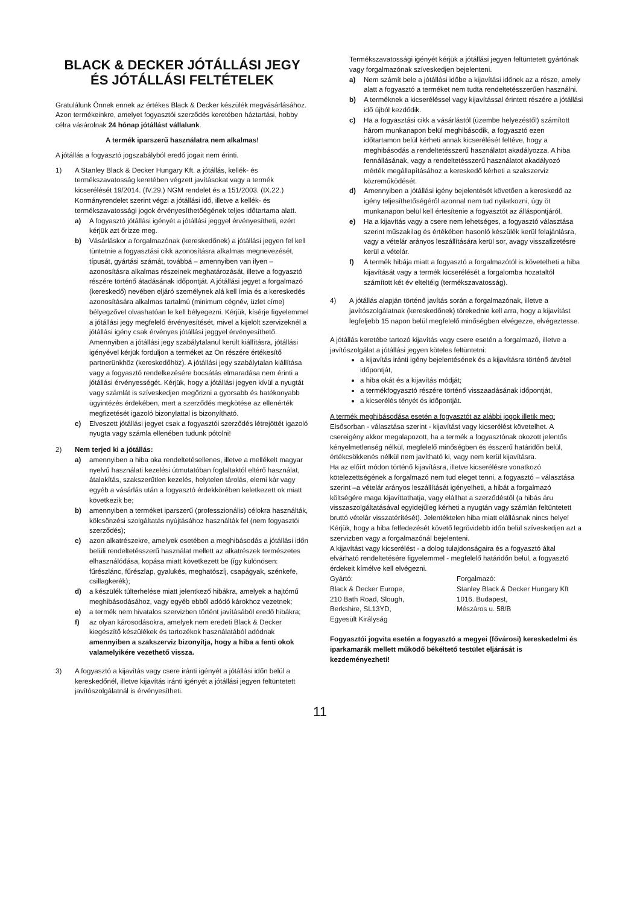BLACK & DECKER JÓTÁLLÁSI JEGY
ÉS JÓTÁLLÁSI FELTÉTELEK
Gratulálunk Önnek ennek az értékes Black & Decker készülék megvásárlásához.
Azon termékeinkre, amelyet fogyasztói szerződés keretében háztartási, hobby célra vásárolnak 24 hónap jótállást vállalunk.
A termék iparszerű használatra nem alkalmas!
A jótállás a fogyasztó jogszabályból eredő jogait nem érinti.
1) A Stanley Black & Decker Hungary Kft. a jótállás, kellék- és termékszavatosság keretében végzett javításokat vagy a termék kicserélését 19/2014. (IV.29.) NGM rendelet és a 151/2003. (IX.22.) Kormányrendelet szerint végzi a jótállási idő, illetve a kellék- és termékszavatossági jogok érvényesíthetőégének teljes időtartama alatt.
a) A fogyasztó jótállási igényét a jótállási jeggyel érvényesítheti, ezért kérjük azt őrizze meg.
b) Vásárláskor a forgalmazónak (kereskedőnek) a jótállási jegyen fel kell tüntetnie a fogyasztási cikk azonosításra alkalmas megnevezését, típusát, gyártási számát, továbbá – amennyiben van ilyen – azonosításra alkalmas részeinek meghatározását, illetve a fogyasztó részére történő átadásának időpontját. A jótállási jegyet a forgalmazó (kereskedő) nevében eljáró személynek alá kell írnia és a kereskedés azonosítására alkalmas tartalmú (minimum cégnév, üzlet címe) bélyegzővel olvashatóan le kell bélyegezni. Kérjük, kísérje figyelemmel a jótállási jegy megfelelő érvényesítését, mivel a kijelölt szervizeknél a jótállási igény csak érvényes jótállási jeggyel érvényesíthető. Amennyiben a jótállási jegy szabálytalanul került kiállításra, jótállási igényével kérjük forduljon a terméket az Ön részére értékesítő partnerünkhöz (kereskedőhöz). A jótállási jegy szabálytalan kiállítása vagy a fogyasztó rendelkezésére bocsátás elmaradása nem érinti a jótállási érvényességét. Kérjük, hogy a jótállási jegyen kívül a nyugtát vagy számlát is szíveskedjen megőrizni a gyorsabb és hatékonyabb ügyintézés érdekében, mert a szerződés megkötése az ellenérték megfizetését igazoló bizonylattal is bizonyítható.
c) Elveszett jótállási jegyet csak a fogyasztói szerződés létrejöttét igazoló nyugta vagy számla ellenében tudunk pótolni!
2) Nem terjed ki a jótállás:
a) amennyiben a hiba oka rendeltetésellenes, illetve a mellékelt magyar nyelvű használati kezelési útmutatóban foglaltaktól eltérő használat, átalakítás, szakszerűtlen kezelés, helytelen tárolás, elemi kár vagy egyéb a vásárlás után a fogyasztó érdekkörében keletkezett ok miatt következik be;
b) amennyiben a terméket iparszerű (professzionális) célokra használták, kölcsönzési szolgáltatás nyújtásához használták fel (nem fogyasztói szerződés);
c) azon alkatrészekre, amelyek esetében a meghibásodás a jótállási időn belüli rendeltetésszerű használat mellett az alkatrészek természetes elhasználódása, kopása miatt következett be (így különösen: fűrészlánc, fűrészlap, gyalukés, meghatószíj, csapágyak, szénkefe, csillagkerék);
d) a készülék túlterhelése miatt jelentkező hibákra, amelyek a hajtómű meghibásodásához, vagy egyéb ebből adódó károkhoz vezetnek;
e) a termék nem hivatalos szervizben történt javításából eredő hibákra;
f) az olyan károsodásokra, amelyek nem eredeti Black & Decker kiegészítő készülékek és tartozékok használatából adódnak amennyiben a szakszerviz bizonyítja, hogy a hiba a fenti okok valamelyikére vezethető vissza.
3) A fogyasztó a kijavítás vagy csere iránti igényét a jótállási időn belül a kereskedőnél, illetve kijavítás iránti igényét a jótállási jegyen feltüntetett javítószolgálatnál is érvényesítheti.
Termékszavatossági igényét kérjük a jótállási jegyen feltüntetett gyártónak vagy forgalmazónak szíveskedjen bejelenteni.
a) Nem számít bele a jótállási időbe a kijavítási időnek az a része, amely alatt a fogyasztó a terméket nem tudta rendeltetésszerűen használni.
b) A terméknek a kicseréléssel vagy kijavítással érintett részére a jótállási idő újból kezdődik.
c) Ha a fogyasztási cikk a vásárlástól (üzembe helyezéstől) számított három munkanapon belül meghibásodik, a fogyasztó ezen időtartamon belül kérheti annak kicserélését feltéve, hogy a meghibásodás a rendeltetésszerű használatot akadályozza. A hiba fennállásának, vagy a rendeltetésszerű használatot akadályozó mérték megállapításához a kereskedő kérheti a szakszerviz közreműködését.
d) Amennyiben a jótállási igény bejelentését követően a kereskedő az igény teljesíthetőségéről azonnal nem tud nyilatkozni, úgy öt munkanapon belül kell értesítenie a fogyasztót az álláspontjáról.
e) Ha a kijavítás vagy a csere nem lehetséges, a fogyasztó választása szerint műszakilag és értékében hasonló készülék kerül felajánlásra, vagy a vételár arányos leszállítására kerül sor, avagy visszafizetésre kerül a vételár.
f) A termék hibája miatt a fogyasztó a forgalmazótól is követelheti a hiba kijavítását vagy a termék kicserélését a forgalomba hozataltól számított két év elteltéig (termékszavatosság).
4) A jótállás alapján történő javítás során a forgalmazónak, illetve a javítószolgálatnak (kereskedőnek) törekednie kell arra, hogy a kijavítást legfeljebb 15 napon belül megfelelő minőségben elvégezze, elvégeztesse.
A jótállás keretébe tartozó kijavítás vagy csere esetén a forgalmazó, illetve a javítószolgálat a jótállási jegyen köteles feltüntetni:
a kijavítás iránti igény bejelentésének és a kijavításra történő átvétel időpontját,
a hiba okát és a kijavítás módját;
a termékfogyasztó részére történő visszaadásának időpontját,
a kicserélés tényét és időpontját.
A termék meghibásodása esetén a fogyasztót az alábbi jogok illetik meg:
Elsősorban - választása szerint - kijavítást vagy kicserélést követelhet. A csereigény akkor megalapozott, ha a termék a fogyasztónak okozott jelentős kényelmetlenség nélkül, megfelelő minőségben és ésszerű határidőn belül, értékcsökkenés nélkül nem javítható ki, vagy nem kerül kijavításra.
Ha az előírt módon történő kijavításra, illetve kicserélésre vonatkozó kötelezettségének a forgalmazó nem tud eleget tenni, a fogyasztó – választása szerint –a vételár arányos leszállítását igényelheti, a hibát a forgalmazó költségére maga kijavíttathatja, vagy elállhat a szerződéstől (a hibás áru visszaszolgáltatásával egyidejűleg kérheti a nyugtán vagy számlán feltüntetett bruttó vételár visszatérítését). Jelentéktelen hiba miatt elállásnak nincs helye!
Kérjük, hogy a hiba felfedezését követő legrövidebb időn belül szíveskedjen azt a szervizben vagy a forgalmazónál bejelenteni.
A kijavítást vagy kicserélést - a dolog tulajdonságaira és a fogyasztó által elvárható rendeltetésére figyelemmel - megfelelő határidőn belül, a fogyasztó érdekeit kímélve kell elvégezni.
Gyártó:
Black & Decker Europe,
210 Bath Road, Slough,
Berkshire, SL13YD,
Egyesült Királyság
Forgalmazó:
Stanley Black & Decker Hungary Kft
1016. Budapest,
Mészáros u. 58/B
Fogyasztói jogvita esetén a fogyasztó a megyei (fővárosi) kereskedelmi és iparkamarák mellett működő békéltető testület eljárását is kezdeményezheti!
11